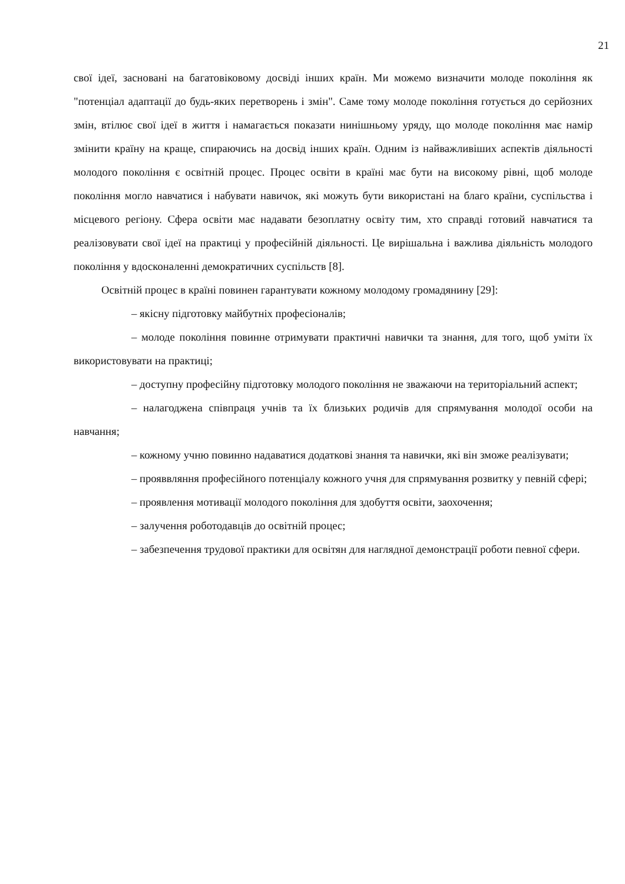21
свої ідеї, засновані на багатовіковому досвіді інших країн. Ми можемо визначити молоде покоління як "потенціал адаптації до будь-яких перетворень і змін". Саме тому молоде покоління готується до серйозних змін, втілює свої ідеї в життя і намагається показати нинішньому уряду, що молоде покоління має намір змінити країну на краще, спираючись на досвід інших країн. Одним із найважливіших аспектів діяльності молодого покоління є освітній процес. Процес освіти в країні має бути на високому рівні, щоб молоде покоління могло навчатися і набувати навичок, які можуть бути використані на благо країни, суспільства і місцевого регіону. Сфера освіти має надавати безоплатну освіту тим, хто справді готовий навчатися та реалізовувати свої ідеї на практиці у професійній діяльності. Це вирішальна і важлива діяльність молодого покоління у вдосконаленні демократичних суспільств [8].
Освітній процес в країні повинен гарантувати кожному молодому громадянину [29]:
– якісну підготовку майбутніх професіоналів;
– молоде покоління повинне отримувати практичні навички та знання, для того, щоб уміти їх використовувати на практиці;
– доступну професійну підготовку молодого покоління не зважаючи на територіальний аспект;
– налагоджена співпраця учнів та їх близьких родичів для спрямування молодої особи на навчання;
– кожному учню повинно надаватися додаткові знання та навички, які він зможе реалізувати;
– прояввляння професійного потенціалу кожного учня для спрямування розвитку у певній сфері;
– проявлення мотивації молодого покоління для здобуття освіти, заохочення;
– залучення роботодавців до освітній процес;
– забезпечення трудової практики для освітян для наглядної демонстрації роботи певної сфери.